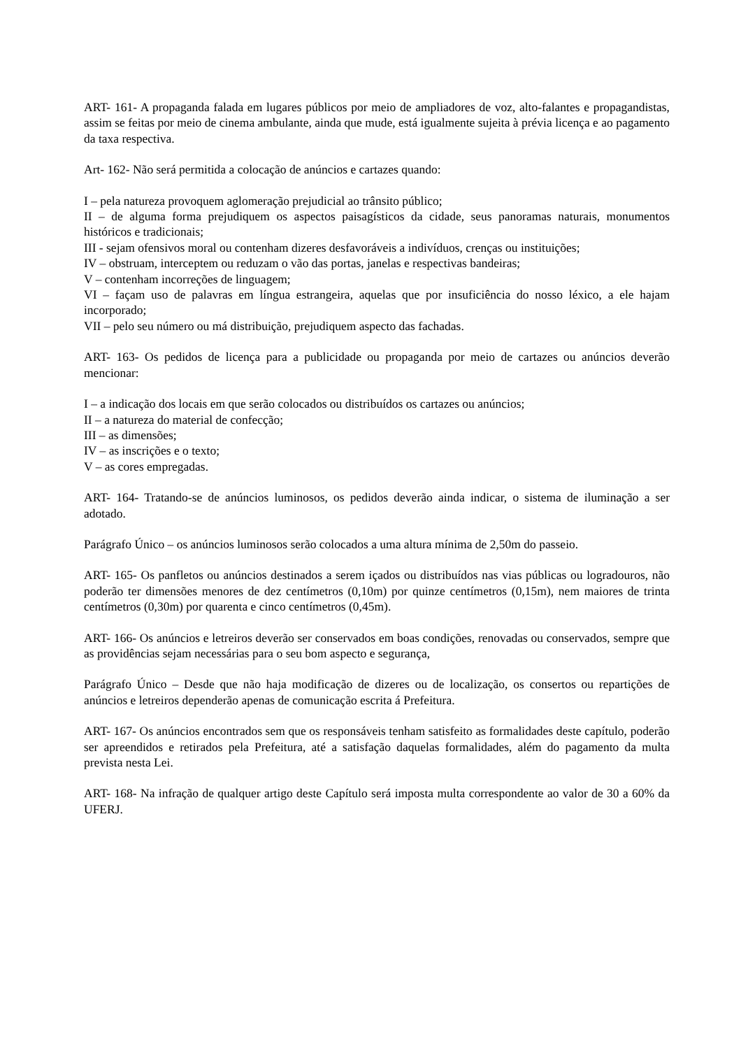ART- 161- A propaganda falada em lugares públicos por meio de ampliadores de voz, alto-falantes e propagandistas, assim se feitas por meio de cinema ambulante, ainda que mude, está igualmente sujeita à prévia licença e ao pagamento da taxa respectiva.
Art- 162- Não será permitida a colocação de anúncios e cartazes quando:
I – pela natureza provoquem aglomeração prejudicial ao trânsito público;
II – de alguma forma prejudiquem os aspectos paisagísticos da cidade, seus panoramas naturais, monumentos históricos e tradicionais;
III - sejam ofensivos moral ou contenham dizeres desfavoráveis a indivíduos, crenças ou instituições;
IV – obstruam, interceptem ou reduzam o vão das portas, janelas e respectivas bandeiras;
V – contenham incorreções de linguagem;
VI – façam uso de palavras em língua estrangeira, aquelas que por insuficiência do nosso léxico, a ele hajam incorporado;
VII – pelo seu número ou má distribuição, prejudiquem aspecto das fachadas.
ART- 163- Os pedidos de licença para a publicidade ou propaganda por meio de cartazes ou anúncios deverão mencionar:
I – a indicação dos locais em que serão colocados ou distribuídos os cartazes ou anúncios;
II – a natureza do material de confecção;
III – as dimensões;
IV – as inscrições e o texto;
V – as cores empregadas.
ART- 164- Tratando-se de anúncios luminosos, os pedidos deverão ainda indicar, o sistema de iluminação a ser adotado.
Parágrafo Único – os anúncios luminosos serão colocados a uma altura mínima de 2,50m do passeio.
ART- 165- Os panfletos ou anúncios destinados a serem içados ou distribuídos nas vias públicas ou logradouros, não poderão ter dimensões menores de dez centímetros (0,10m) por quinze centímetros (0,15m), nem maiores de trinta centímetros (0,30m) por quarenta e cinco centímetros (0,45m).
ART- 166- Os anúncios e letreiros deverão ser conservados em boas condições, renovadas ou conservados, sempre que as providências sejam necessárias para o seu bom aspecto e segurança,
Parágrafo Único – Desde que não haja modificação de dizeres ou de localização, os consertos ou repartições de anúncios e letreiros dependerão apenas de comunicação escrita á Prefeitura.
ART- 167- Os anúncios encontrados sem que os responsáveis tenham satisfeito as formalidades deste capítulo, poderão ser apreendidos e retirados pela Prefeitura, até a satisfação daquelas formalidades, além do pagamento da multa prevista nesta Lei.
ART- 168- Na infração de qualquer artigo deste Capítulo será imposta multa correspondente ao valor de 30 a 60% da UFERJ.